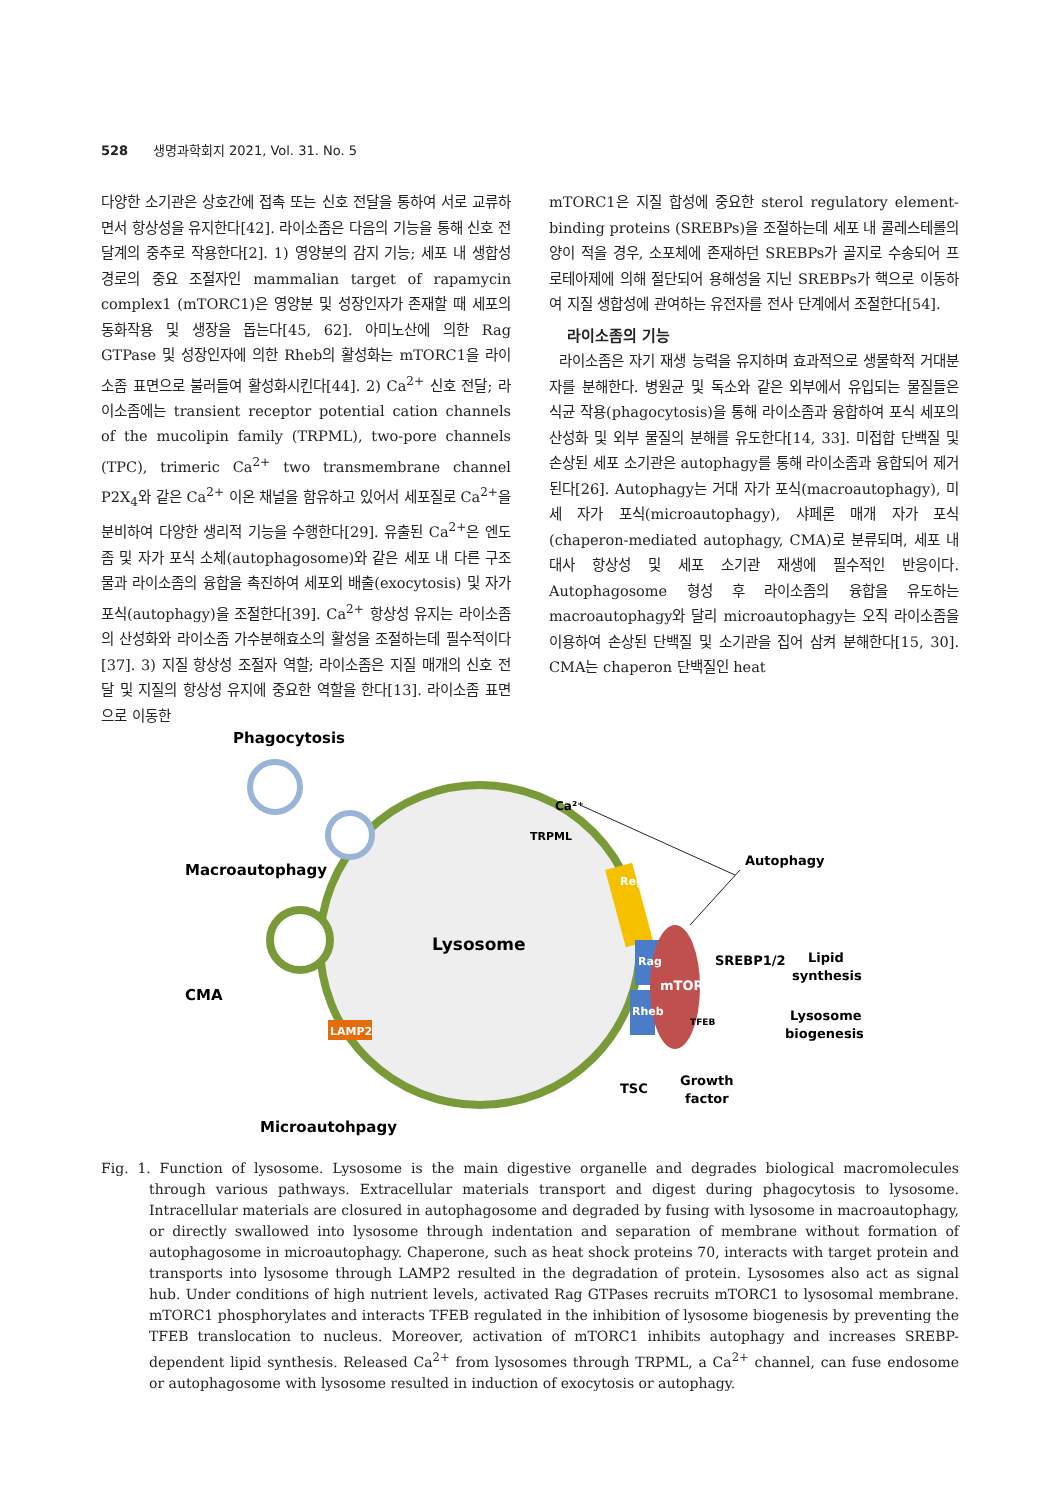528 생명과학회지 2021, Vol. 31. No. 5
다양한 소기관은 상호간에 접촉 또는 신호 전달을 통하여 서로 교류하면서 항상성을 유지한다[42]. 라이소좀은 다음의 기능을 통해 신호 전달계의 중추로 작용한다[2]. 1) 영양분의 감지 기능; 세포 내 생합성 경로의 중요 조절자인 mammalian target of rapamycin complex1 (mTORC1)은 영양분 및 성장인자가 존재할 때 세포의 동화작용 및 생장을 돕는다[45, 62]. 아미노산에 의한 Rag GTPase 및 성장인자에 의한 Rheb의 활성화는 mTORC1을 라이소좀 표면으로 불러들여 활성화시킨다[44]. 2) Ca<sup>2+</sup> 신호 전달; 라이소좀에는 transient receptor potential cation channels of the mucolipin family (TRPML), two-pore channels (TPC), trimeric Ca<sup>2+</sup> two transmembrane channel P2X<sub>4</sub>와 같은 Ca<sup>2+</sup> 이온 채널을 함유하고 있어서 세포질로 Ca<sup>2+</sup>을 분비하여 다양한 생리적 기능을 수행한다[29]. 유출된 Ca<sup>2+</sup>은 엔도좀 및 자가 포식 소체(autophagosome)와 같은 세포 내 다른 구조물과 라이소좀의 융합을 촉진하여 세포외 배출(exocytosis) 및 자가 포식(autophagy)을 조절한다[39]. Ca<sup>2+</sup> 항상성 유지는 라이소좀의 산성화와 라이소좀 가수분해효소의 활성을 조절하는데 필수적이다[37]. 3) 지질 항상성 조절자 역할; 라이소좀은 지질 매개의 신호 전달 및 지질의 항상성 유지에 중요한 역할을 한다[13]. 라이소좀 표면으로 이동한
mTORC1은 지질 합성에 중요한 sterol regulatory element-binding proteins (SREBPs)을 조절하는데 세포 내 콜레스테롤의 양이 적을 경우, 소포체에 존재하던 SREBPs가 골지로 수송되어 프로테아제에 의해 절단되어 용해성을 지닌 SREBPs가 핵으로 이동하여 지질 생합성에 관여하는 유전자를 전사 단계에서 조절한다[54].
라이소좀의 기능
라이소좀은 자기 재생 능력을 유지하며 효과적으로 생물학적 거대분자를 분해한다. 병원균 및 독소와 같은 외부에서 유입되는 물질들은 식균 작용(phagocytosis)을 통해 라이소좀과 융합하여 포식 세포의 산성화 및 외부 물질의 분해를 유도한다[14, 33]. 미접합 단백질 및 손상된 세포 소기관은 autophagy를 통해 라이소좀과 융합되어 제거된다[26]. Autophagy는 거대 자가 포식(macroautophagy), 미세 자가 포식(microautophagy), 샤페론 매개 자가 포식(chaperon-mediated autophagy, CMA)로 분류되며, 세포 내 대사 항상성 및 세포 소기관 재생에 필수적인 반응이다. Autophagosome 형성 후 라이소좀의 융합을 유도하는 macroautophagy와 달리 microautophagy는 오직 라이소좀을 이용하여 손상된 단백질 및 소기관을 집어 삼켜 분해한다[15, 30]. CMA는 chaperon 단백질인 heat
Phagocytosis
Macroautophagy
CMA
Microautohpagy
Lysosome
Ca²⁺
TRPML
Regulator
Rag
Rheb
mTORC1
TFEB
LAMP2
Autophagy
SREBP1/2
Lipid
synthesis
Lysosome
biogenesis
TSC
Growth
factor
Fig. 1. Function of lysosome. Lysosome is the main digestive organelle and degrades biological macromolecules through various pathways. Extracellular materials transport and digest during phagocytosis to lysosome. Intracellular materials are closured in autophagosome and degraded by fusing with lysosome in macroautophagy, or directly swallowed into lysosome through indentation and separation of membrane without formation of autophagosome in microautophagy. Chaperone, such as heat shock proteins 70, interacts with target protein and transports into lysosome through LAMP2 resulted in the degradation of protein. Lysosomes also act as signal hub. Under conditions of high nutrient levels, activated Rag GTPases recruits mTORC1 to lysosomal membrane. mTORC1 phosphorylates and interacts TFEB regulated in the inhibition of lysosome biogenesis by preventing the TFEB translocation to nucleus. Moreover, activation of mTORC1 inhibits autophagy and increases SREBP-dependent lipid synthesis. Released Ca<sup>2+</sup> from lysosomes through TRPML, a Ca<sup>2+</sup> channel, can fuse endosome or autophagosome with lysosome resulted in induction of exocytosis or autophagy.